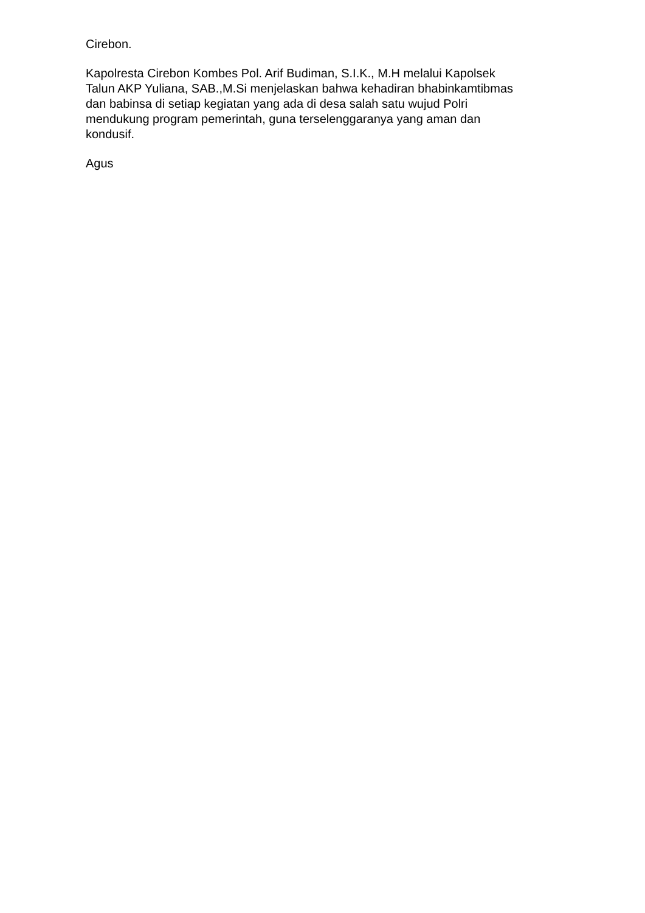Cirebon.
Kapolresta Cirebon Kombes Pol. Arif Budiman, S.I.K., M.H melalui Kapolsek
Talun AKP Yuliana, SAB.,M.Si menjelaskan bahwa kehadiran bhabinkamtibmas
dan babinsa di setiap kegiatan yang ada di desa salah satu wujud Polri
mendukung program pemerintah, guna terselenggaranya yang aman dan
kondusif.
Agus